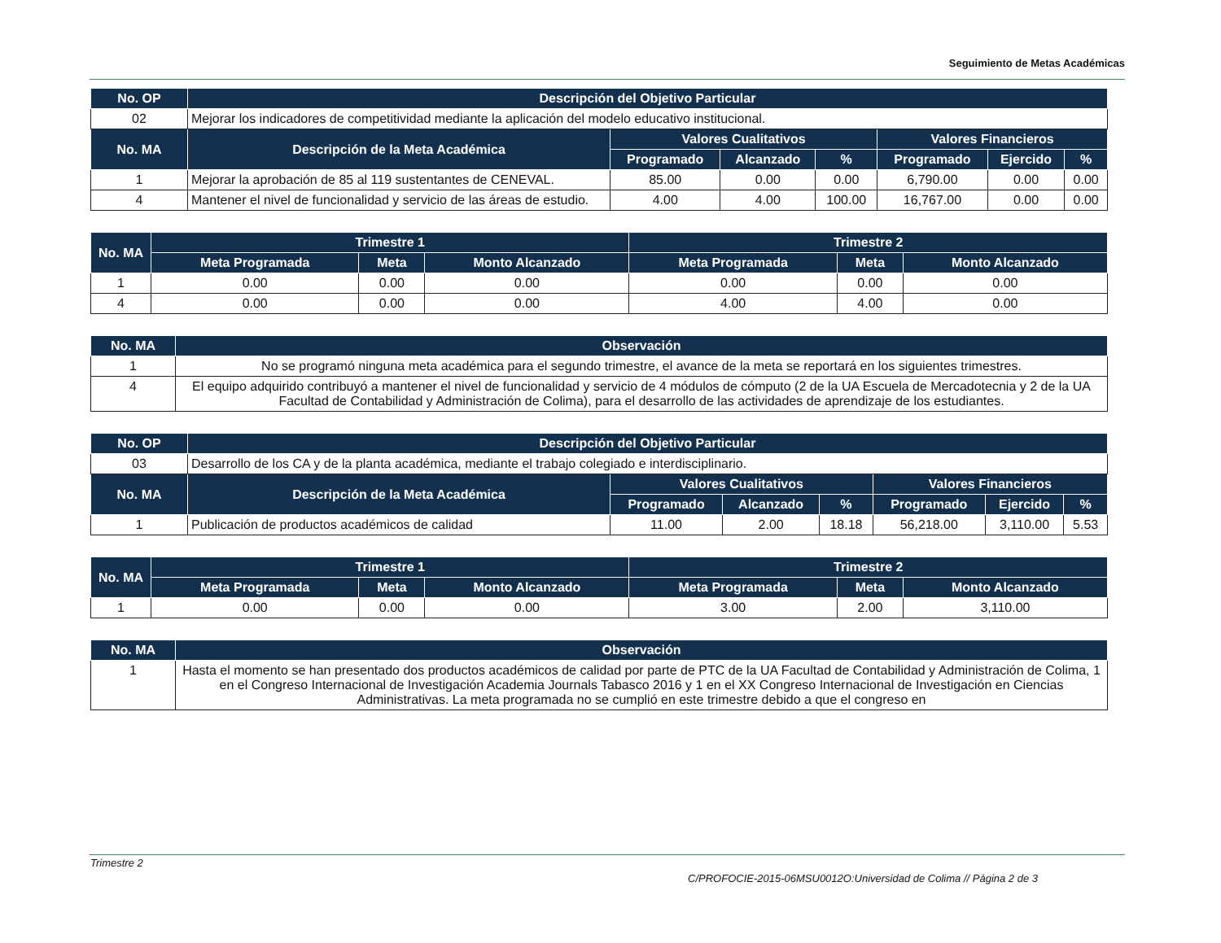Seguimiento de Metas Académicas
| No. OP | Descripción del Objetivo Particular | | | | | | |
| --- | --- | --- | --- | --- | --- | --- | --- |
| 02 | Mejorar los indicadores de competitividad mediante la aplicación del modelo educativo institucional. | | | | | | |
| No. MA | Descripción de la Meta Académica | Valores Cualitativos | | | Valores Financieros | | |
| | | Programado | Alcanzado | % | Programado | Ejercido | % |
| 1 | Mejorar la aprobación de 85 al 119 sustentantes de CENEVAL. | 85.00 | 0.00 | 0.00 | 6,790.00 | 0.00 | 0.00 |
| 4 | Mantener el nivel de funcionalidad y servicio de las áreas de estudio. | 4.00 | 4.00 | 100.00 | 16,767.00 | 0.00 | 0.00 |
| No. MA | Trimestre 1 | | | Trimestre 2 | | |
| --- | --- | --- | --- | --- | --- | --- |
| | Meta Programada | Meta | Monto Alcanzado | Meta Programada | Meta | Monto Alcanzado |
| 1 | 0.00 | 0.00 | 0.00 | 0.00 | 0.00 | 0.00 |
| 4 | 0.00 | 0.00 | 0.00 | 4.00 | 4.00 | 0.00 |
| No. MA | Observación |
| --- | --- |
| 1 | No se programó ninguna meta académica para el segundo trimestre, el avance de la meta se reportará en los siguientes trimestres. |
| 4 | El equipo adquirido contribuyó a mantener el nivel de funcionalidad y servicio de 4 módulos de cómputo (2 de la UA Escuela de Mercadotecnia y 2 de la UA Facultad de Contabilidad y Administración de Colima), para el desarrollo de las actividades de aprendizaje de los estudiantes. |
| No. OP | Descripción del Objetivo Particular | | | | | | |
| --- | --- | --- | --- | --- | --- | --- | --- |
| 03 | Desarrollo de los CA y de la planta académica, mediante el trabajo colegiado e interdisciplinario. | | | | | | |
| No. MA | Descripción de la Meta Académica | Valores Cualitativos | | | Valores Financieros | | |
| | | Programado | Alcanzado | % | Programado | Ejercido | % |
| 1 | Publicación de productos académicos de calidad | 11.00 | 2.00 | 18.18 | 56,218.00 | 3,110.00 | 5.53 |
| No. MA | Trimestre 1 | | | Trimestre 2 | | |
| --- | --- | --- | --- | --- | --- | --- |
| | Meta Programada | Meta | Monto Alcanzado | Meta Programada | Meta | Monto Alcanzado |
| 1 | 0.00 | 0.00 | 0.00 | 3.00 | 2.00 | 3,110.00 |
| No. MA | Observación |
| --- | --- |
| 1 | Hasta el momento se han presentado dos productos académicos de calidad por parte de PTC de la UA Facultad de Contabilidad y Administración de Colima, 1 en el Congreso Internacional de Investigación Academia Journals Tabasco 2016 y 1 en el XX Congreso Internacional de Investigación en Ciencias Administrativas. La meta programada no se cumplió en este trimestre debido a que el congreso en |
Trimestre 2
C/PROFOCIE-2015-06MSU0012O:Universidad de Colima // Página 2 de 3